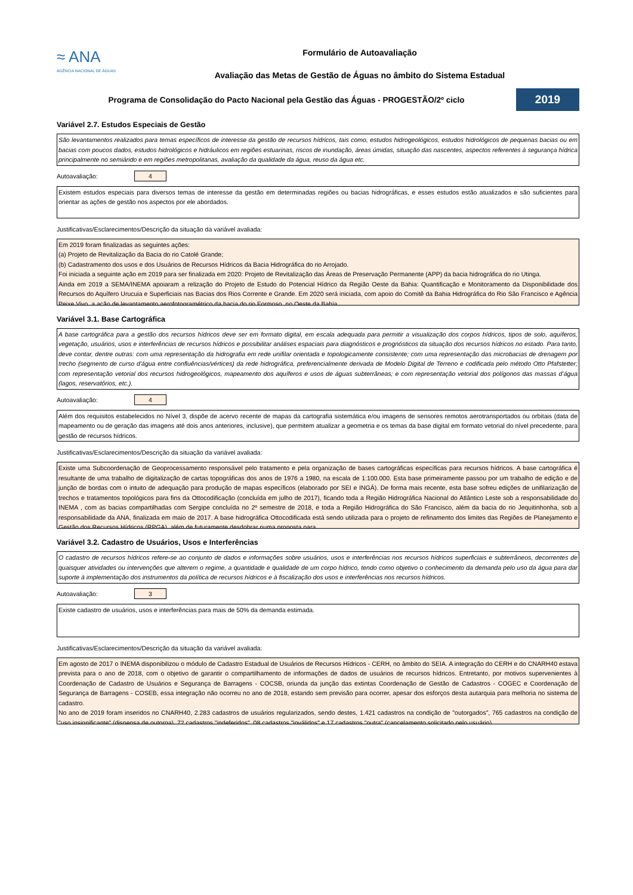≈ ANA
AGÊNCIA NACIONAL DE ÁGUAS
Formulário de Autoavaliação
Avaliação das Metas de Gestão de Águas no âmbito do Sistema Estadual
Programa de Consolidação do Pacto Nacional pela Gestão das Águas - PROGESTÃO/2º ciclo
2019
Variável 2.7. Estudos Especiais de Gestão
São levantamentos realizados para temas específicos de interesse da gestão de recursos hídricos, tais como, estudos hidrogeológicos, estudos hidrológicos de pequenas bacias ou em bacias com poucos dados, estudos hidrológicos e hidráulicos em regiões estuarinas, riscos de inundação, áreas úmidas, situação das nascentes, aspectos referentes à segurança hídrica principalmente no semiárido e em regiões metropolitanas, avaliação da qualidade da água, reuso da água etc.
Autoavaliação: 4
Existem estudos especiais para diversos temas de interesse da gestão em determinadas regiões ou bacias hidrográficas, e esses estudos estão atualizados e são suficientes para orientar as ações de gestão nos aspectos por ele abordados.
Justificativas/Esclarecimentos/Descrição da situação da variável avaliada:
Em 2019 foram finalizadas as seguintes ações:
(a) Projeto de Revitalização da Bacia do rio Catolé Grande;
(b) Cadastramento dos usos e dos Usuários de Recursos Hídricos da Bacia Hidrográfica do rio Arrojado.
Foi iniciada a seguinte ação em 2019 para ser finalizada em 2020: Projeto de Revitalização das Áreas de Preservação Permanente (APP) da bacia hidrográfica do rio Utinga.
Ainda em 2019 a SEMA/INEMA apoiaram a relização do Projeto de Estudo do Potencial Hídrico da Região Oeste da Bahia: Quantificação e Monitoramento da Disponibilidade dos Recursos do Aquífero Urucuia e Superficiais nas Bacias dos Rios Corrente e Grande. Em 2020 será iniciada, com apoio do Comitê da Bahia Hidrográfica do Rio São Francisco e Agência Peixe Vivo, a ação de levantamento aerofotogramétrico da bacia do rio Formoso, no Oeste da Bahia.
Variável 3.1. Base Cartográfica
A base cartográfica para a gestão dos recursos hídricos deve ser em formato digital, em escala adequada para permitir a visualização dos corpos hídricos, tipos de solo, aquíferos, vegetação, usuários, usos e interferências de recursos hídricos e possibilitar análises espaciais para diagnósticos e prognósticos da situação dos recursos hídricos no estado. Para tanto, deve contar, dentre outras: com uma representação da hidrografia em rede unifilar orientada e topologicamente consistente; com uma representação das microbacias de drenagem por trecho (segmento de curso d’água entre confluências/vértices) da rede hidrográfica, preferencialmente derivada de Modelo Digital de Terreno e codificada pelo método Otto Pfafstetter; com representação vetorial dos recursos hidrogeológicos, mapeamento dos aquíferos e usos de águas subterrâneas; e com representação vetorial dos polígonos das massas d’água (lagos, reservatórios, etc.).
Autoavaliação: 4
Além dos requisitos estabelecidos no Nível 3, dispõe de acervo recente de mapas da cartografia sistemática e/ou imagens de sensores remotos aerotransportados ou orbitais (data de mapeamento ou de geração das imagens até dois anos anteriores, inclusive), que permitem atualizar a geometria e os temas da base digital em formato vetorial do nível precedente, para gestão de recursos hídricos.
Justificativas/Esclarecimentos/Descrição da situação da variável avaliada:
Existe uma Subcoordenação de Geoprocessamento responsável pelo tratamento e pela organização de bases cartográficas específicas para recursos hídricos. A base cartográfica é resultante de uma trabalho de digitalização de cartas topográficas dos anos de 1976 a 1980, na escala de 1:100.000. Esta base primeiramente passou por um trabalho de edição e de junção de bordas com o intuito de adequação para produção de mapas específicos (elaborado por SEI e INGÁ). De forma mais recente, esta base sofreu edições de unifilarização de trechos e tratamentos topológicos para fins da Ottocodificação (concluída em julho de 2017), ficando toda a Região Hidrográfica Nacional do Atlântico Leste sob a responsabilidade do INEMA , com as bacias compartilhadas com Sergipe concluída no 2º semestre de 2018, e toda a Região Hidrográfica do São Francisco, além da bacia do rio Jequitinhonha, sob a responsabilidade da ANA, finalizada em maio de 2017. A base hidrográfica Ottocodificada está sendo utilizada para o projeto de refinamento dos limites das Regiões de Planejamento e Gestão dos Recursos Hídricos (RPGA), além de futuramente desdobrar numa proposta para
Variável 3.2. Cadastro de Usuários, Usos e Interferências
O cadastro de recursos hídricos refere-se ao conjunto de dados e informações sobre usuários, usos e interferências nos recursos hídricos superficiais e subterrâneos, decorrentes de quaisquer atividades ou intervenções que alterem o regime, a quantidade e qualidade de um corpo hídrico, tendo como objetivo o conhecimento da demanda pelo uso da água para dar suporte à implementação dos instrumentos da política de recursos hídricos e à fiscalização dos usos e interferências nos recursos hídricos.
Autoavaliação: 3
Existe cadastro de usuários, usos e interferências para mais de 50% da demanda estimada.
Justificativas/Esclarecimentos/Descrição da situação da variável avaliada:
Em agosto de 2017 o INEMA disponibilizou o módulo de Cadastro Estadual de Usuários de Recursos Hídricos - CERH, no âmbito do SEIA. A integração do CERH e do CNARH40 estava prevista para o ano de 2018, com o objetivo de garantir o compartilhamento de informações de dados de usuários de recursos hídricos. Entretanto, por motivos supervenientes à Coordenação de Cadastro de Usuários e Segurança de Barragens - COCSB, oriunda da junção das extintas Coordenação de Gestão de Cadastros - COGEC e Coordenação de Segurança de Barragens - COSEB, essa integração não ocorreu no ano de 2018, estando sem previsão para ocorrer, apesar dos esforços desta autarquia para melhoria no sistema de cadastro.
No ano de 2019 foram inseridos no CNARH40, 2.283 cadastros de usuários regularizados, sendo destes, 1.421 cadastros na condição de "outorgados", 765 cadastros na condição de "uso insignificante" (dispensa de outorga), 72 cadastros "indeferidos", 08 cadastros "inválidos" e 17 cadastros "outra" (cancelamento solicitado pelo usuário).